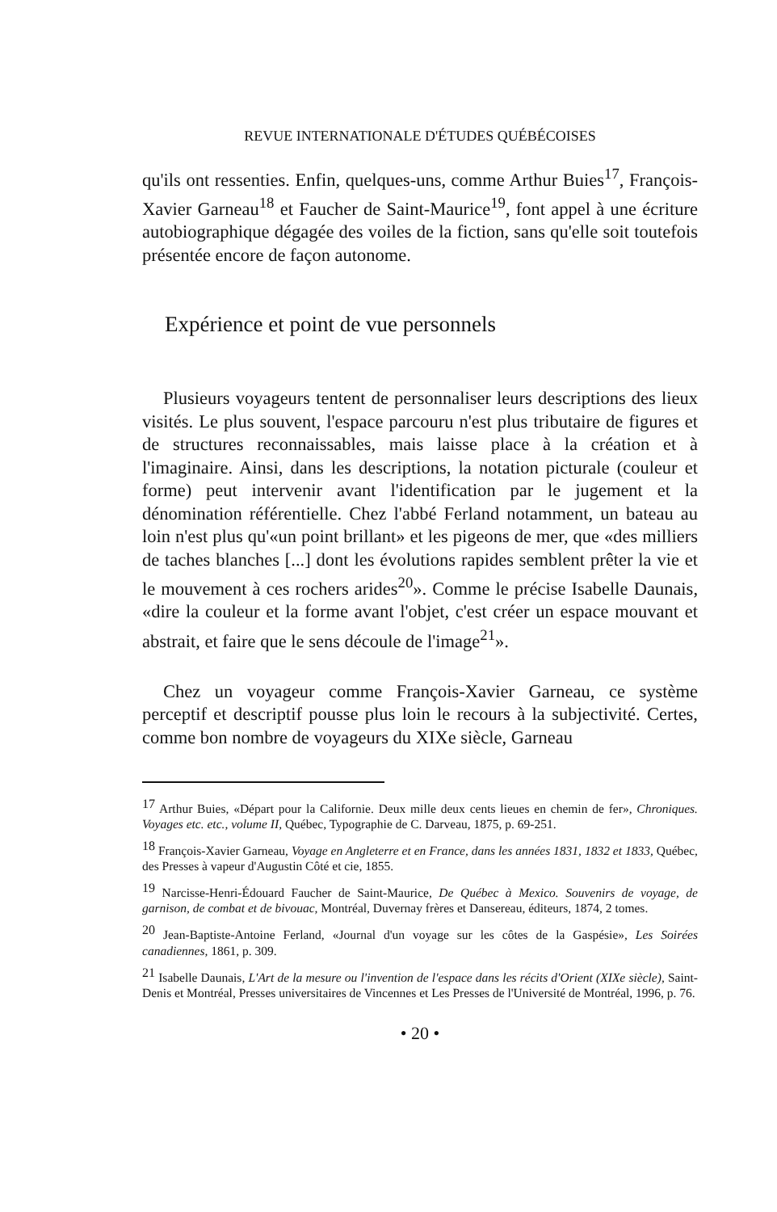REVUE INTERNATIONALE D'ÉTUDES QUÉBÉCOISES
qu'ils ont ressenties. Enfin, quelques-uns, comme Arthur Buies<sup>17</sup>, François-Xavier Garneau<sup>18</sup> et Faucher de Saint-Maurice<sup>19</sup>, font appel à une écriture autobiographique dégagée des voiles de la fiction, sans qu'elle soit toutefois présentée encore de façon autonome.
Expérience et point de vue personnels
Plusieurs voyageurs tentent de personnaliser leurs descriptions des lieux visités. Le plus souvent, l'espace parcouru n'est plus tributaire de figures et de structures reconnaissables, mais laisse place à la création et à l'imaginaire. Ainsi, dans les descriptions, la notation picturale (couleur et forme) peut intervenir avant l'identification par le jugement et la dénomination référentielle. Chez l'abbé Ferland notamment, un bateau au loin n'est plus qu'«un point brillant» et les pigeons de mer, que «des milliers de taches blanches [...] dont les évolutions rapides semblent prêter la vie et le mouvement à ces rochers arides<sup>20</sup>». Comme le précise Isabelle Daunais, «dire la couleur et la forme avant l'objet, c'est créer un espace mouvant et abstrait, et faire que le sens découle de l'image<sup>21</sup>».
Chez un voyageur comme François-Xavier Garneau, ce système perceptif et descriptif pousse plus loin le recours à la subjectivité. Certes, comme bon nombre de voyageurs du XIXe siècle, Garneau
<sup>17</sup> Arthur Buies, «Départ pour la Californie. Deux mille deux cents lieues en chemin de fer», Chroniques. Voyages etc. etc., volume II, Québec, Typographie de C. Darveau, 1875, p. 69-251.
<sup>18</sup> François-Xavier Garneau, Voyage en Angleterre et en France, dans les années 1831, 1832 et 1833, Québec, des Presses à vapeur d'Augustin Côté et cie, 1855.
<sup>19</sup> Narcisse-Henri-Édouard Faucher de Saint-Maurice, De Québec à Mexico. Souvenirs de voyage, de garnison, de combat et de bivouac, Montréal, Duvernay frères et Dansereau, éditeurs, 1874, 2 tomes.
<sup>20</sup> Jean-Baptiste-Antoine Ferland, «Journal d'un voyage sur les côtes de la Gaspésie», Les Soirées canadiennes, 1861, p. 309.
<sup>21</sup> Isabelle Daunais, L'Art de la mesure ou l'invention de l'espace dans les récits d'Orient (XIXe siècle), Saint-Denis et Montréal, Presses universitaires de Vincennes et Les Presses de l'Université de Montréal, 1996, p. 76.
• 20 •